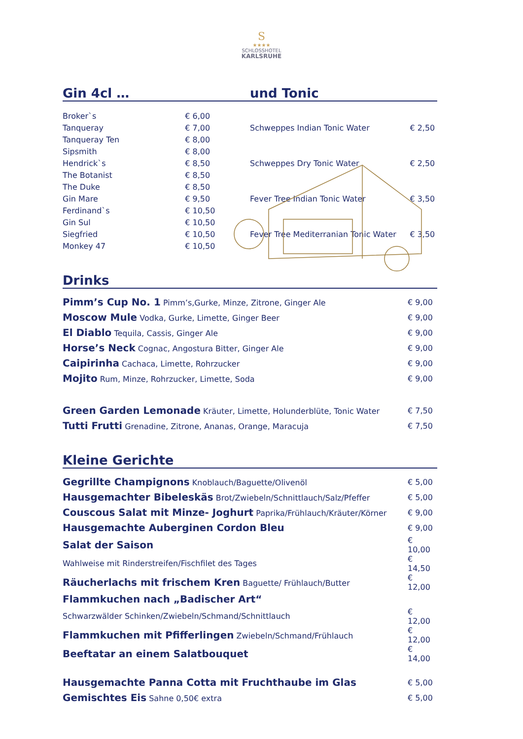S
★★★★
SCHLOSSHOTEL
KARLSRUHE
Gin 4cl … und Tonic
| Broker`s | € 6,00 |
| Tanqueray | € 7,00 |
| Tanqueray Ten | € 8,00 |
| Sipsmith | € 8,00 |
| Hendrick`s | € 8,50 |
| The Botanist | € 8,50 |
| The Duke | € 8,50 |
| Gin Mare | € 9,50 |
| Ferdinand`s | € 10,50 |
| Gin Sul | € 10,50 |
| Siegfried | € 10,50 |
| Monkey 47 | € 10,50 |
| Schweppes Indian Tonic Water | € 2,50 |
| Schweppes Dry Tonic Water | € 2,50 |
| Fever Tree Indian Tonic Water | € 3,50 |
| Fever Tree Mediterranian Tonic Water | € 3,50 |
Drinks
| Pimm’s Cup No. 1 Pimm’s,Gurke, Minze, Zitrone, Ginger Ale | € 9,00 |
| Moscow Mule Vodka, Gurke, Limette, Ginger Beer | € 9,00 |
| El Diablo Tequila, Cassis, Ginger Ale | € 9,00 |
| Horse’s Neck Cognac, Angostura Bitter, Ginger Ale | € 9,00 |
| Caipirinha Cachaca, Limette, Rohrzucker | € 9,00 |
| Mojito Rum, Minze, Rohrzucker, Limette, Soda | € 9,00 |
| Green Garden Lemonade Kräuter, Limette, Holunderblüte, Tonic Water | € 7,50 |
| Tutti Frutti Grenadine, Zitrone, Ananas, Orange, Maracuja | € 7,50 |
Kleine Gerichte
| Gegrillte Champignons Knoblauch/Baguette/Olivenöl | € 5,00 |
| Hausgemachter Bibeleskäs Brot/Zwiebeln/Schnittlauch/Salz/Pfeffer | € 5,00 |
| Couscous Salat mit Minze- Joghurt Paprika/Frühlauch/Kräuter/Körner | € 9,00 |
| Hausgemachte Auberginen Cordon Bleu | € 9,00 |
| Salat der Saison | € 10,00 |
| Wahlweise mit Rinderstreifen/Fischfilet des Tages | € 14,50 |
| Räucherlachs mit frischem Kren Baguette/ Frühlauch/Butter | € 12,00 |
| Flammkuchen nach „Badischer Art“ | |
| Schwarzwälder Schinken/Zwiebeln/Schmand/Schnittlauch | € 12,00 |
| Flammkuchen mit Pfifferlingen Zwiebeln/Schmand/Frühlauch | € 12,00 |
| Beeftatar an einem Salatbouquet | € 14,00 |
| Hausgemachte Panna Cotta mit Fruchthaube im Glas | € 5,00 |
| Gemischtes Eis Sahne 0,50€ extra | € 5,00 |